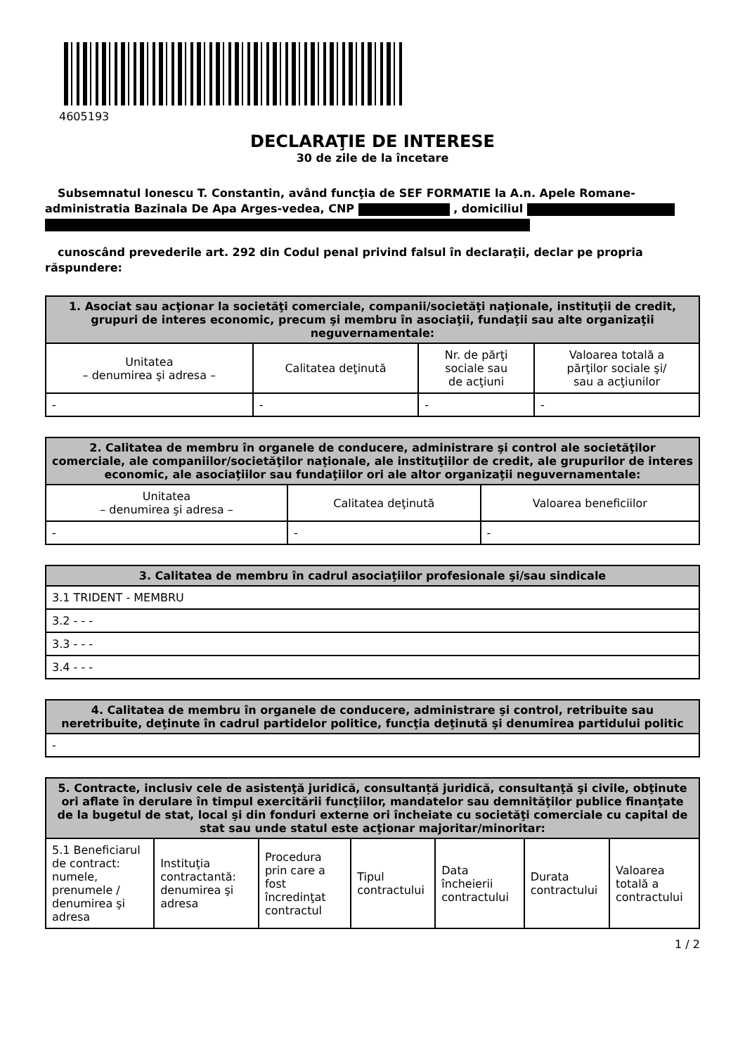4605193
DECLARAŢIE DE INTERESE
30 de zile de la încetare
Subsemnatul Ionescu T. Constantin, având funcţia de SEF FORMATIE la A.n. Apele Romane-administratia Bazinala De Apa Arges-vedea, CNP , domiciliul
cunoscând prevederile art. 292 din Codul penal privind falsul în declaraţii, declar pe propria răspundere:
| 1. Asociat sau acţionar la societăţi comerciale, companii/societăţi naţionale, instituţii de credit, grupuri de interes economic, precum şi membru în asociaţii, fundaţii sau alte organizaţii neguvernamentale: | | | |
| --- | --- | --- | --- |
| Unitatea – denumirea şi adresa – | Calitatea deţinută | Nr. de părţi sociale sau de acţiuni | Valoarea totală a părţilor sociale şi/ sau a acţiunilor |
| - | - | - | - |
| 2. Calitatea de membru în organele de conducere, administrare şi control ale societăţilor comerciale, ale companiilor/societăţilor naţionale, ale instituţiilor de credit, ale grupurilor de interes economic, ale asociaţiilor sau fundaţiilor ori ale altor organizaţii neguvernamentale: | | |
| --- | --- | --- |
| Unitatea – denumirea şi adresa – | Calitatea deţinută | Valoarea beneficiilor |
| - | - | - |
| 3. Calitatea de membru în cadrul asociaţiilor profesionale şi/sau sindicale |
| --- |
| 3.1 TRIDENT - MEMBRU |
| 3.2 - - - |
| 3.3 - - - |
| 3.4 - - - |
| 4. Calitatea de membru în organele de conducere, administrare şi control, retribuite sau neretribuite, deţinute în cadrul partidelor politice, funcţia deţinută şi denumirea partidului politic |
| --- |
| - |
| 5. Contracte, inclusiv cele de asistenţă juridică, consultanță juridică, consultanţă şi civile, obţinute ori aflate în derulare în timpul exercitării funcţiilor, mandatelor sau demnităţilor publice finanţate de la bugetul de stat, local şi din fonduri externe ori încheiate cu societăţi comerciale cu capital de stat sau unde statul este acţionar majoritar/minoritar: | | | | | | |
| --- | --- | --- | --- | --- | --- | --- |
| 5.1 Beneficiarul de contract: numele, prenumele / denumirea şi adresa | Instituţia contractantă: denumirea şi adresa | Procedura prin care a fost încredinţat contractul | Tipul contractului | Data încheierii contractului | Durata contractului | Valoarea totală a contractului |
1 / 2